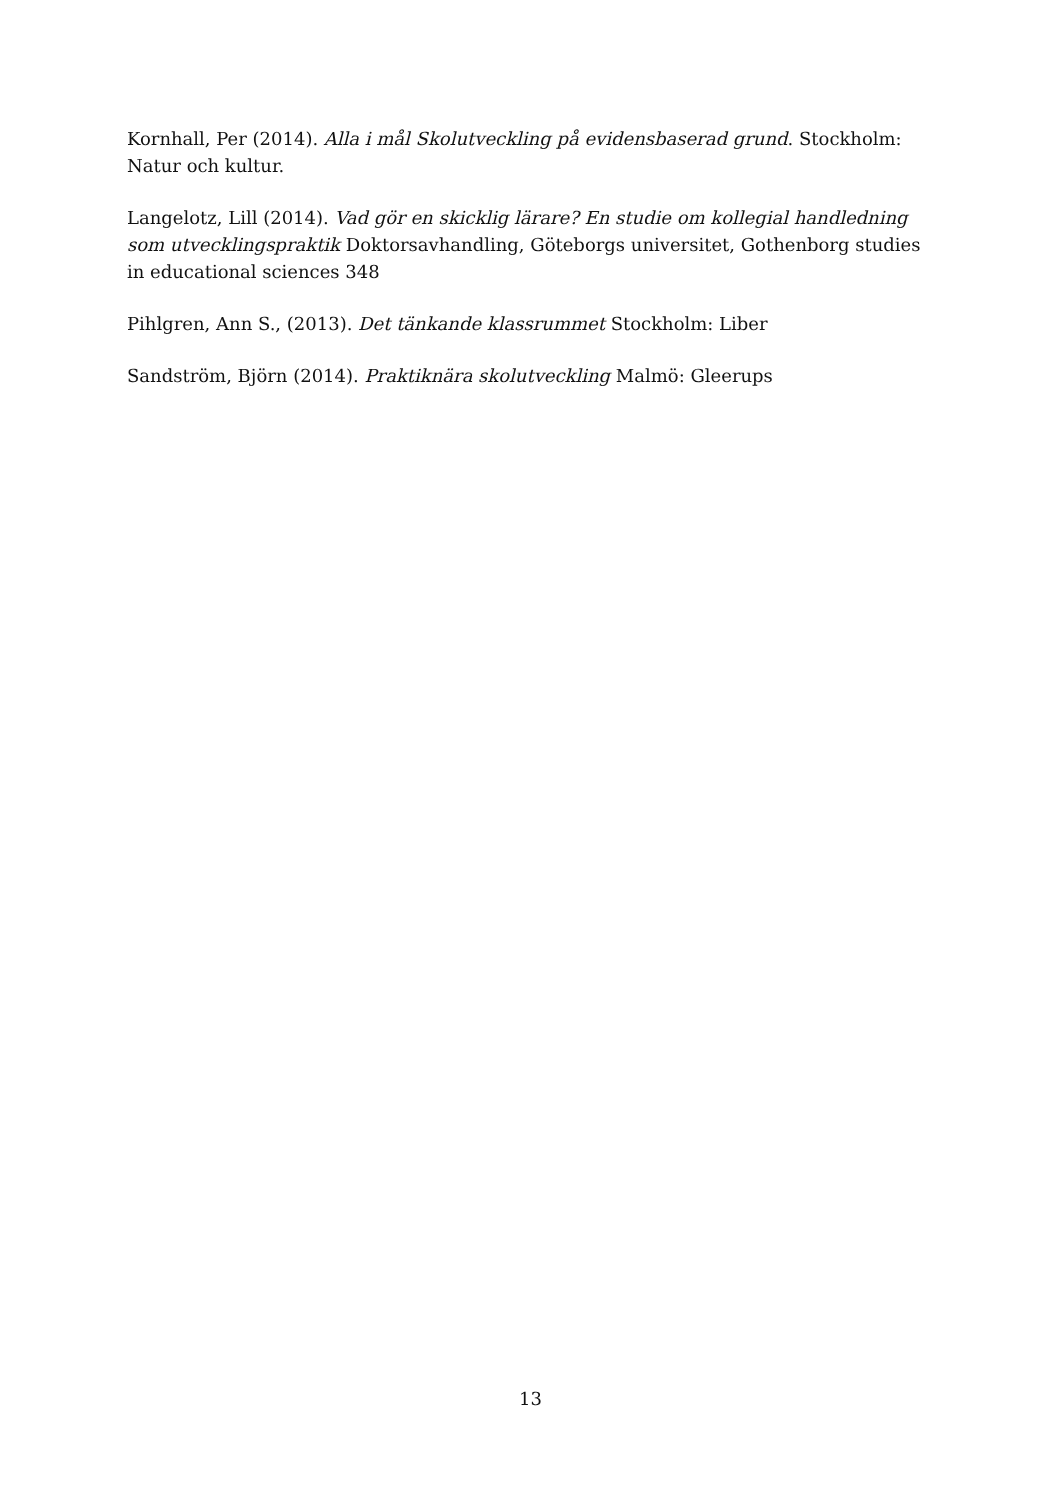Kornhall, Per (2014). Alla i mål Skolutveckling på evidensbaserad grund. Stockholm: Natur och kultur.
Langelotz, Lill (2014). Vad gör en skicklig lärare? En studie om kollegial handledning som utvecklingspraktik Doktorsavhandling, Göteborgs universitet, Gothenborg studies in educational sciences 348
Pihlgren, Ann S., (2013). Det tänkande klassrummet Stockholm: Liber
Sandström, Björn (2014). Praktiknära skolutveckling Malmö: Gleerups
13